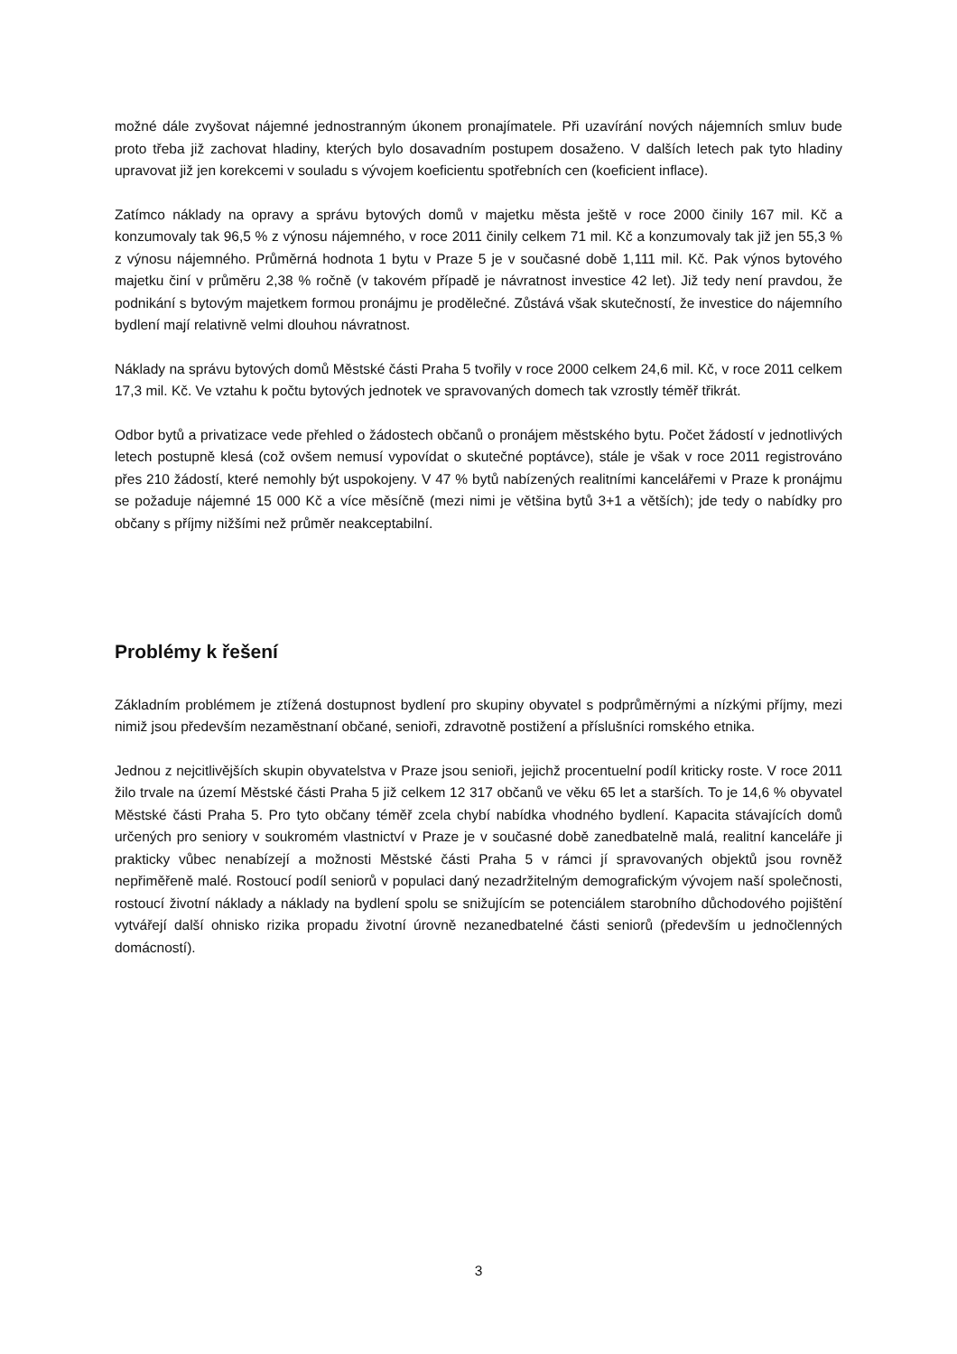možné dále zvyšovat nájemné jednostranným úkonem pronajímatele. Při uzavírání nových nájemních smluv bude proto třeba již zachovat hladiny, kterých bylo dosavadním postupem dosaženo. V dalších letech pak tyto hladiny upravovat již jen korekcemi v souladu s vývojem koeficientu spotřebních cen (koeficient inflace).
Zatímco náklady na opravy a správu bytových domů v majetku města ještě v roce 2000 činily 167 mil. Kč a konzumovaly tak 96,5 % z výnosu nájemného, v roce 2011 činily celkem 71 mil. Kč a konzumovaly tak již jen 55,3 % z výnosu nájemného. Průměrná hodnota 1 bytu v Praze 5 je v současné době 1,111 mil. Kč. Pak výnos bytového majetku činí v průměru 2,38 % ročně (v takovém případě je návratnost investice 42 let). Již tedy není pravdou, že podnikání s bytovým majetkem formou pronájmu je prodělečné. Zůstává však skutečností, že investice do nájemního bydlení mají relativně velmi dlouhou návratnost.
Náklady na správu bytových domů Městské části Praha 5 tvořily v roce 2000 celkem 24,6 mil. Kč, v roce 2011 celkem 17,3 mil. Kč. Ve vztahu k počtu bytových jednotek ve spravovaných domech tak vzrostly téměř třikrát.
Odbor bytů a privatizace vede přehled o žádostech občanů o pronájem městského bytu. Počet žádostí v jednotlivých letech postupně klesá (což ovšem nemusí vypovídat o skutečné poptávce), stále je však v roce 2011 registrováno přes 210 žádostí, které nemohly být uspokojeny. V 47 % bytů nabízených realitními kancelářemi v Praze k pronájmu se požaduje nájemné 15 000 Kč a více měsíčně (mezi nimi je většina bytů 3+1 a větších); jde tedy o nabídky pro občany s příjmy nižšími než průměr neakceptabilní.
Problémy k řešení
Základním problémem je ztížená dostupnost bydlení pro skupiny obyvatel s podprůměrnými a nízkými příjmy, mezi nimiž jsou především nezaměstnaní občané, senioři, zdravotně postižení a příslušníci romského etnika.
Jednou z nejcitlivějších skupin obyvatelstva v Praze jsou senioři, jejichž procentuelní podíl kriticky roste. V roce 2011 žilo trvale na území Městské části Praha 5 již celkem 12 317 občanů ve věku 65 let a starších. To je 14,6 % obyvatel Městské části Praha 5. Pro tyto občany téměř zcela chybí nabídka vhodného bydlení. Kapacita stávajících domů určených pro seniory v soukromém vlastnictví v Praze je v současné době zanedbatelně malá, realitní kanceláře ji prakticky vůbec nenabízejí a možnosti Městské části Praha 5 v rámci jí spravovaných objektů jsou rovněž nepřiměřeně malé. Rostoucí podíl seniorů v populaci daný nezadržitelným demografickým vývojem naší společnosti, rostoucí životní náklady a náklady na bydlení spolu se snižujícím se potenciálem starobního důchodového pojištění vytvářejí další ohnisko rizika propadu životní úrovně nezanedbatelné části seniorů (především u jednočlenných domácností).
3